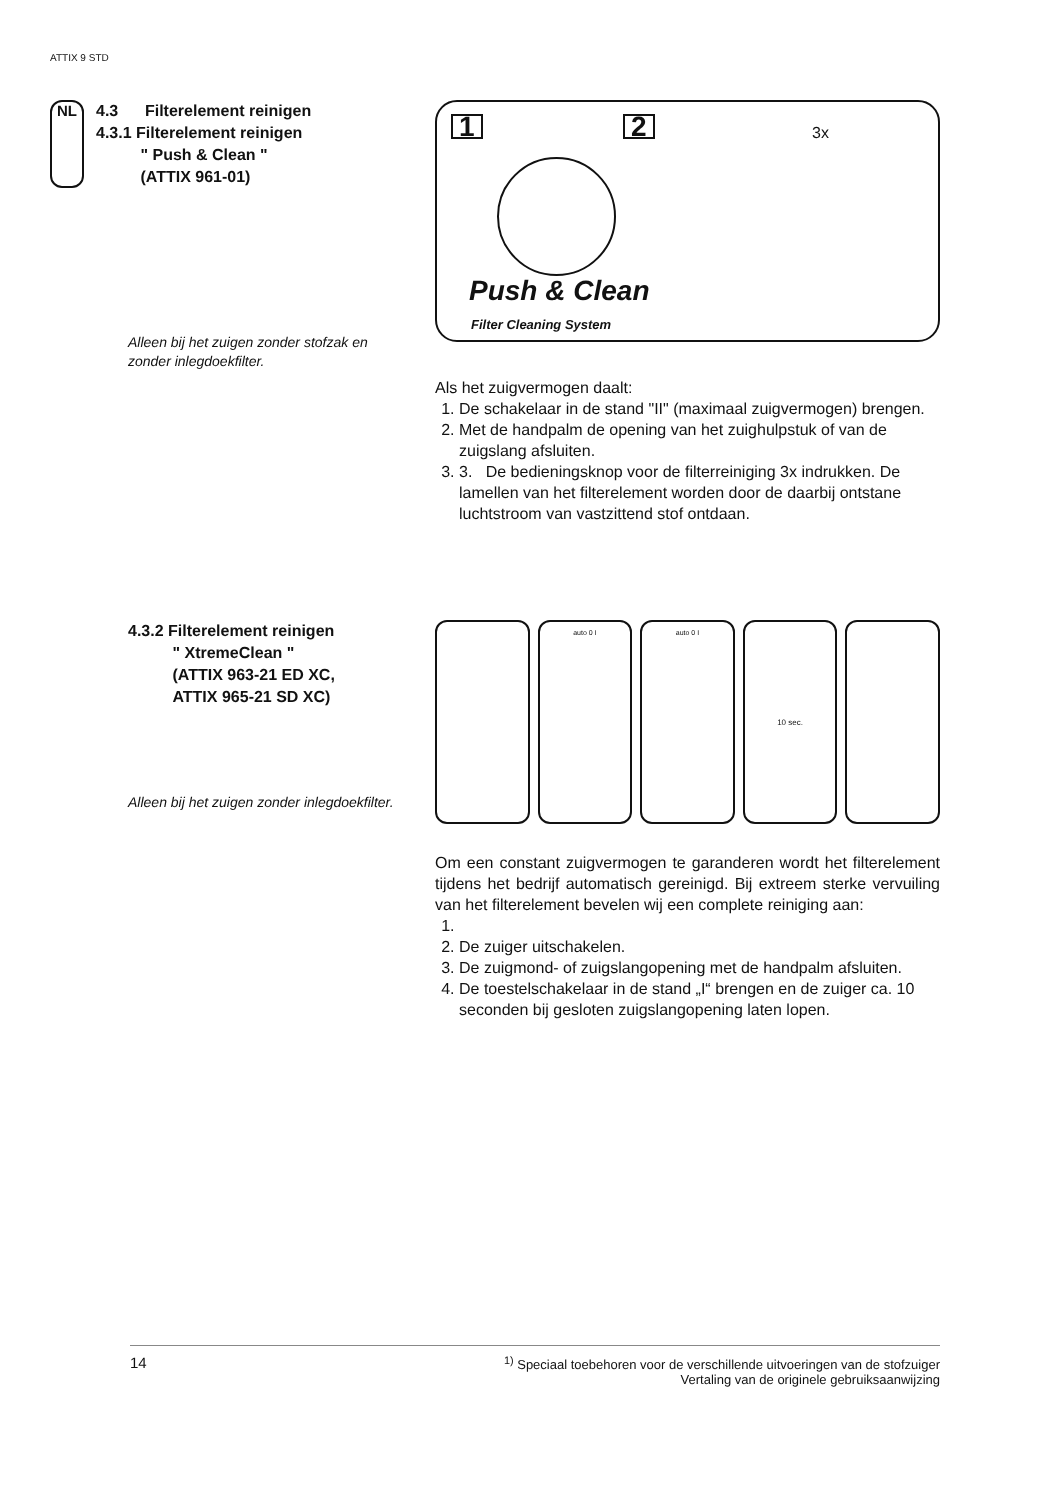ATTIX 9 STD
NL
4.3 Filterelement reinigen
4.3.1 Filterelement reinigen
" Push & Clean "
(ATTIX 961-01)
Alleen bij het zuigen zonder stofzak en zonder inlegdoekfilter.
1 2
Push & Clean
Filter Cleaning System
3x
Als het zuigvermogen daalt:
1. De schakelaar in de stand "II" (maximaal zuigvermogen) brengen.
2. Met de handpalm de opening van het zuighulpstuk of van de zuigslang afsluiten.
3. 3. De bedieningsknop voor de filterreiniging 3x indrukken. De lamellen van het filterelement worden door de daarbij ontstane luchtstroom van vastzittend stof ontdaan.
4.3.2 Filterelement reinigen
" XtremeClean "
(ATTIX 963-21 ED XC,
ATTIX 965-21 SD XC)
Alleen bij het zuigen zonder inlegdoekfilter.
auto 0 I auto 0 I 10 sec.
Om een constant zuigvermogen te garanderen wordt het filterelement tijdens het bedrijf automatisch gereinigd. Bij extreem sterke vervuiling van het filterelement bevelen wij een complete reiniging aan:
2. De zuiger uitschakelen.
3. De zuigmond- of zuigslangopening met de handpalm afsluiten.
4. De toestelschakelaar in de stand „I“ brengen en de zuiger ca. 10 seconden bij gesloten zuigslangopening laten lopen.
14<sup>1)</sup> Speciaal toebehoren voor de verschillende uitvoeringen van de stofzuiger
Vertaling van de originele gebruiksaanwijzing